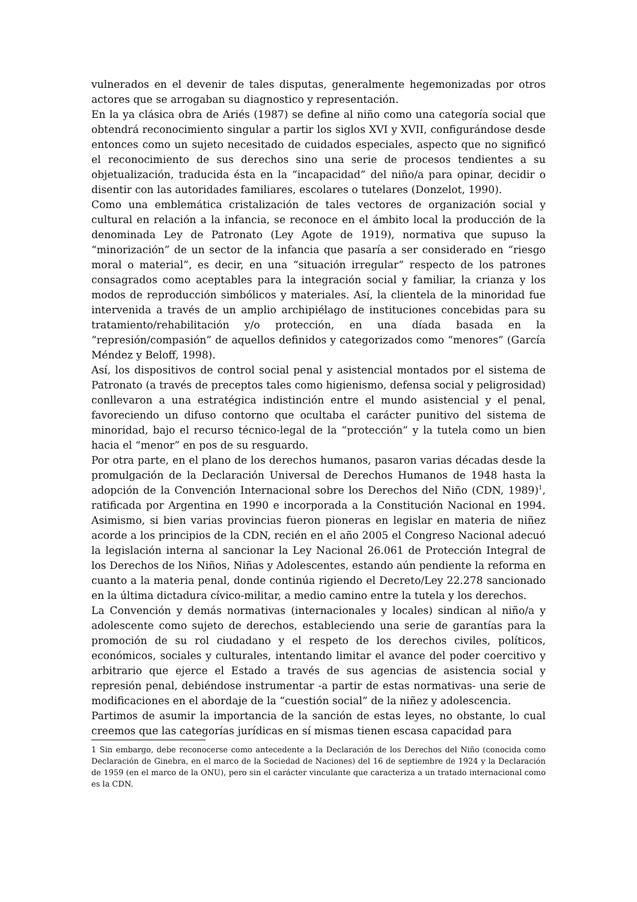vulnerados en el devenir de tales disputas, generalmente hegemonizadas por otros actores que se arrogaban su diagnostico y representación.
En la ya clásica obra de Ariés (1987) se define al niño como una categoría social que obtendrá reconocimiento singular a partir los siglos XVI y XVII, configurándose desde entonces como un sujeto necesitado de cuidados especiales, aspecto que no significó el reconocimiento de sus derechos sino una serie de procesos tendientes a su objetualización, traducida ésta en la “incapacidad” del niño/a para opinar, decidir o disentir con las autoridades familiares, escolares o tutelares (Donzelot, 1990).
Como una emblemática cristalización de tales vectores de organización social y cultural en relación a la infancia, se reconoce en el ámbito local la producción de la denominada Ley de Patronato (Ley Agote de 1919), normativa que supuso la “minorización” de un sector de la infancia que pasaría a ser considerado en “riesgo moral o material”, es decir, en una “situación irregular” respecto de los patrones consagrados como aceptables para la integración social y familiar, la crianza y los modos de reproducción simbólicos y materiales. Así, la clientela de la minoridad fue intervenida a través de un amplio archipiélago de instituciones concebidas para su tratamiento/rehabilitación y/o protección, en una díada basada en la “represión/compasión” de aquellos definidos y categorizados como “menores” (García Méndez y Beloff, 1998).
Así, los dispositivos de control social penal y asistencial montados por el sistema de Patronato (a través de preceptos tales como higienismo, defensa social y peligrosidad) conllevaron a una estratégica indistinción entre el mundo asistencial y el penal, favoreciendo un difuso contorno que ocultaba el carácter punitivo del sistema de minoridad, bajo el recurso técnico-legal de la “protección” y la tutela como un bien hacia el “menor” en pos de su resguardo.
Por otra parte, en el plano de los derechos humanos, pasaron varias décadas desde la promulgación de la Declaración Universal de Derechos Humanos de 1948 hasta la adopción de la Convención Internacional sobre los Derechos del Niño (CDN, 1989)<sup>1</sup>, ratificada por Argentina en 1990 e incorporada a la Constitución Nacional en 1994. Asimismo, si bien varias provincias fueron pioneras en legislar en materia de niñez acorde a los principios de la CDN, recién en el año 2005 el Congreso Nacional adecuó la legislación interna al sancionar la Ley Nacional 26.061 de Protección Integral de los Derechos de los Niños, Niñas y Adolescentes, estando aún pendiente la reforma en cuanto a la materia penal, donde continúa rigiendo el Decreto/Ley 22.278 sancionado en la última dictadura cívico-militar, a medio camino entre la tutela y los derechos.
La Convención y demás normativas (internacionales y locales) sindican al niño/a y adolescente como sujeto de derechos, estableciendo una serie de garantías para la promoción de su rol ciudadano y el respeto de los derechos civiles, políticos, económicos, sociales y culturales, intentando limitar el avance del poder coercitivo y arbitrario que ejerce el Estado a través de sus agencias de asistencia social y represión penal, debiéndose instrumentar -a partir de estas normativas- una serie de modificaciones en el abordaje de la “cuestión social” de la niñez y adolescencia.
Partimos de asumir la importancia de la sanción de estas leyes, no obstante, lo cual creemos que las categorías jurídicas en sí mismas tienen escasa capacidad para
1 Sin embargo, debe reconocerse como antecedente a la Declaración de los Derechos del Niño (conocida como Declaración de Ginebra, en el marco de la Sociedad de Naciones) del 16 de septiembre de 1924 y la Declaración de 1959 (en el marco de la ONU), pero sin el carácter vinculante que caracteriza a un tratado internacional como es la CDN.